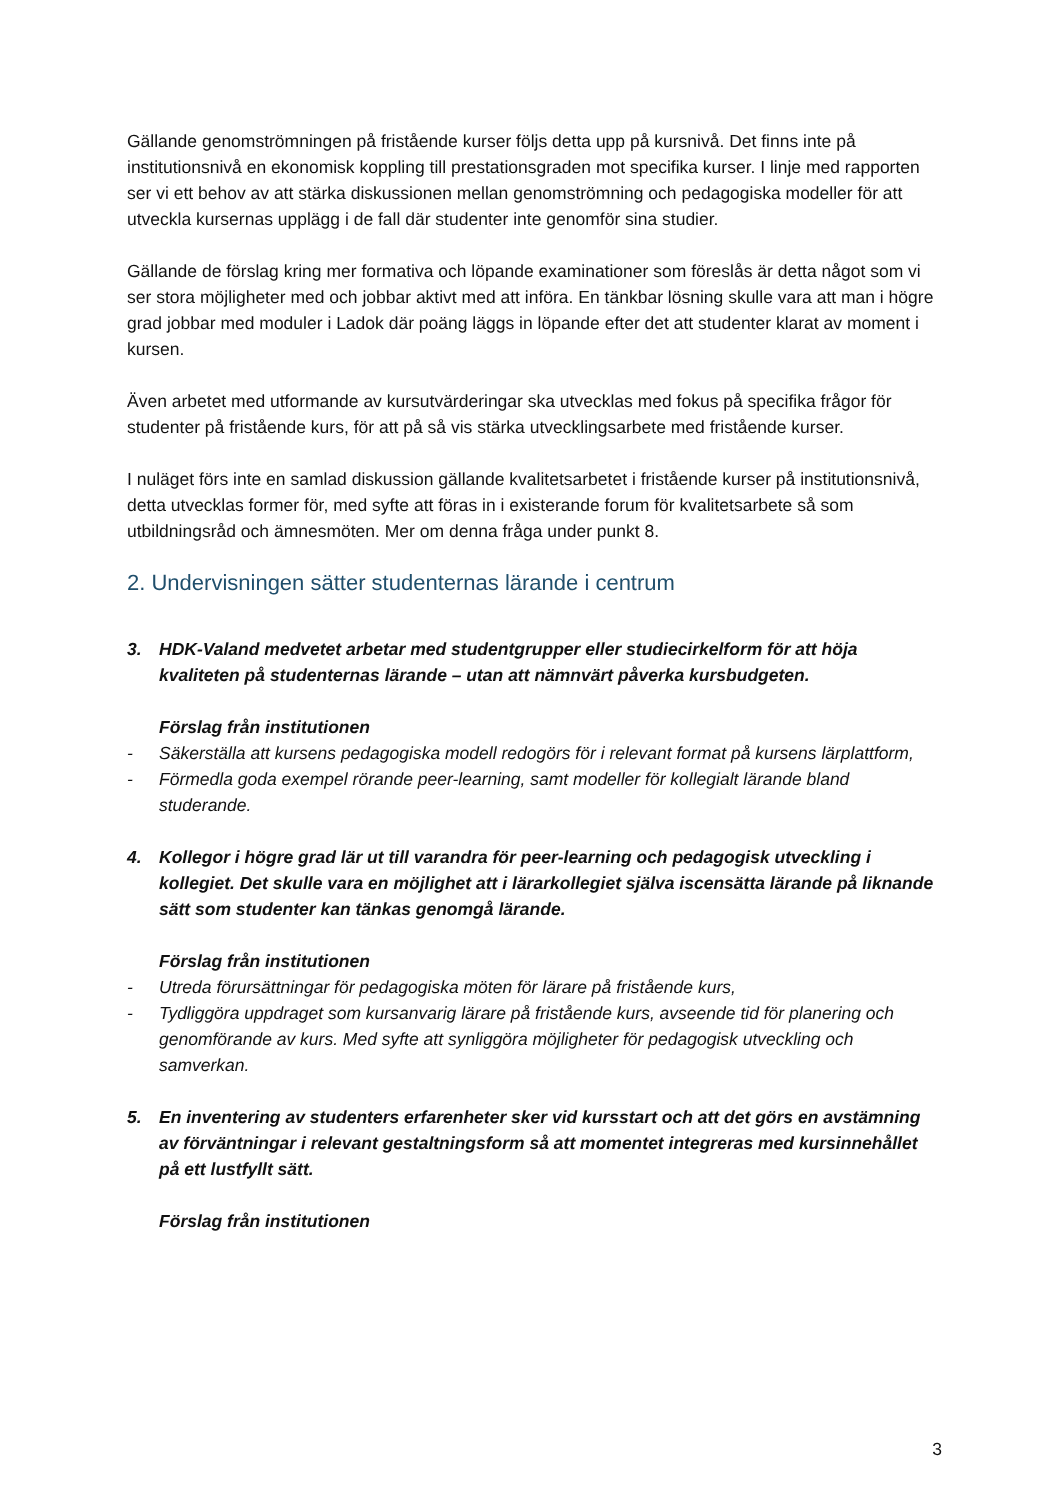Gällande genomströmningen på fristående kurser följs detta upp på kursnivå. Det finns inte på institutionsnivå en ekonomisk koppling till prestationsgraden mot specifika kurser. I linje med rapporten ser vi ett behov av att stärka diskussionen mellan genomströmning och pedagogiska modeller för att utveckla kursernas upplägg i de fall där studenter inte genomför sina studier.
Gällande de förslag kring mer formativa och löpande examinationer som föreslås är detta något som vi ser stora möjligheter med och jobbar aktivt med att införa. En tänkbar lösning skulle vara att man i högre grad jobbar med moduler i Ladok där poäng läggs in löpande efter det att studenter klarat av moment i kursen.
Även arbetet med utformande av kursutvärderingar ska utvecklas med fokus på specifika frågor för studenter på fristående kurs, för att på så vis stärka utvecklingsarbete med fristående kurser.
I nuläget förs inte en samlad diskussion gällande kvalitetsarbetet i fristående kurser på institutionsnivå, detta utvecklas former för, med syfte att föras in i existerande forum för kvalitetsarbete så som utbildningsråd och ämnesmöten. Mer om denna fråga under punkt 8.
2. Undervisningen sätter studenternas lärande i centrum
3. HDK-Valand medvetet arbetar med studentgrupper eller studiecirkelform för att höja kvaliteten på studenternas lärande – utan att nämnvärt påverka kursbudgeten.
Förslag från institutionen
- Säkerställa att kursens pedagogiska modell redogörs för i relevant format på kursens lärplattform,
- Förmedla goda exempel rörande peer-learning, samt modeller för kollegialt lärande bland studerande.
4. Kollegor i högre grad lär ut till varandra för peer-learning och pedagogisk utveckling i kollegiet. Det skulle vara en möjlighet att i lärarkollegiet själva iscensätta lärande på liknande sätt som studenter kan tänkas genomgå lärande.
Förslag från institutionen
- Utreda förursättningar för pedagogiska möten för lärare på fristående kurs,
- Tydliggöra uppdraget som kursanvarig lärare på fristående kurs, avseende tid för planering och genomförande av kurs. Med syfte att synliggöra möjligheter för pedagogisk utveckling och samverkan.
5. En inventering av studenters erfarenheter sker vid kursstart och att det görs en avstämning av förväntningar i relevant gestaltningsform så att momentet integreras med kursinnehållet på ett lustfyllt sätt.
Förslag från institutionen
3